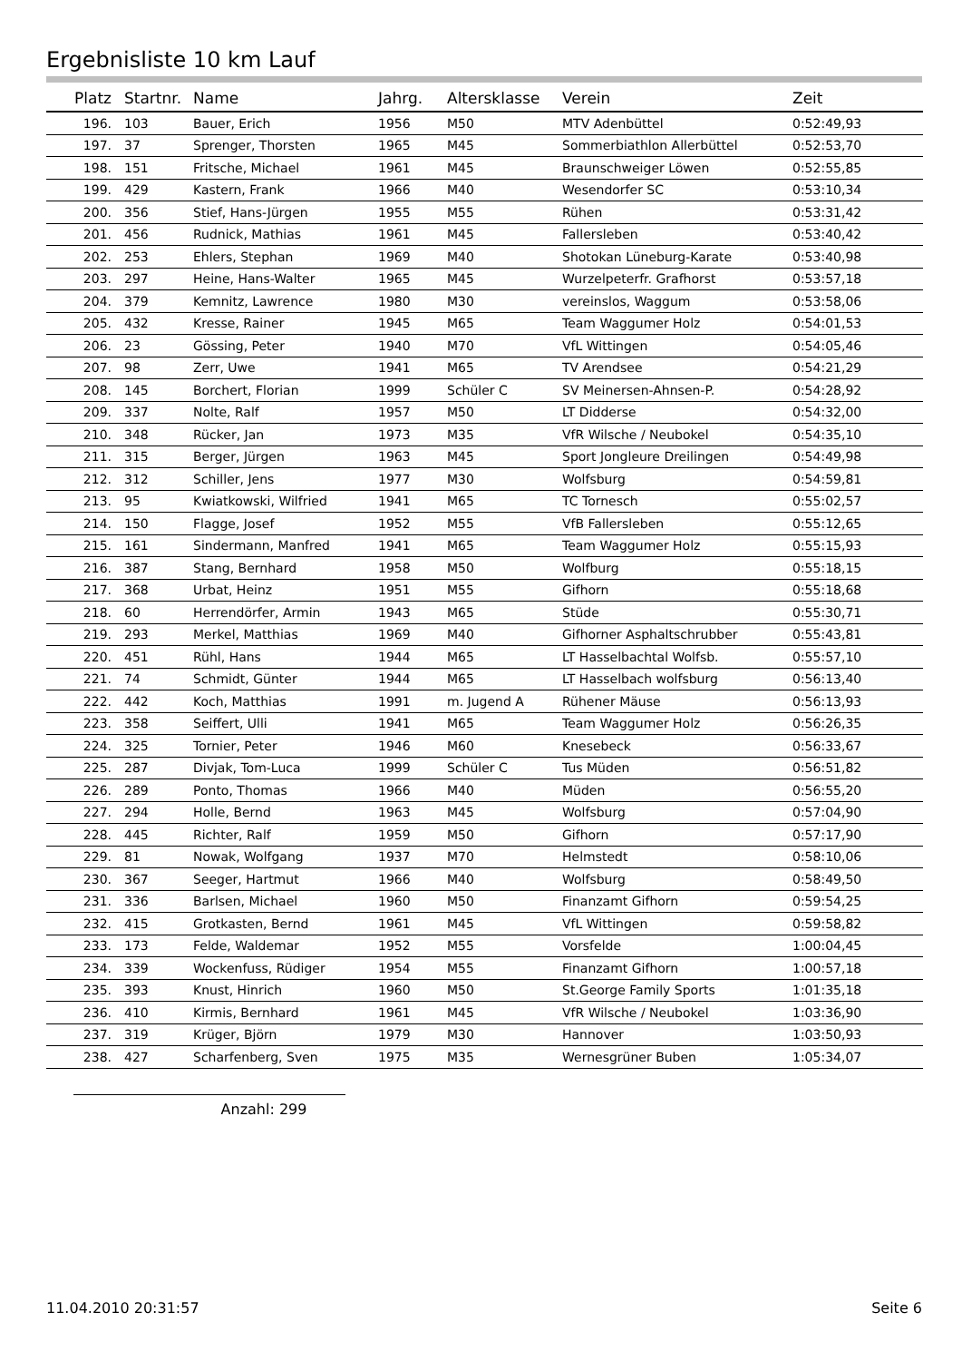Ergebnisliste 10 km Lauf
| Platz | Startnr. | Name | Jahrg. | Altersklasse | Verein | Zeit |
| --- | --- | --- | --- | --- | --- | --- |
| 196. | 103 | Bauer, Erich | 1956 | M50 | MTV Adenbüttel | 0:52:49,93 |
| 197. | 37 | Sprenger, Thorsten | 1965 | M45 | Sommerbiathlon Allerbüttel | 0:52:53,70 |
| 198. | 151 | Fritsche, Michael | 1961 | M45 | Braunschweiger Löwen | 0:52:55,85 |
| 199. | 429 | Kastern, Frank | 1966 | M40 | Wesendorfer SC | 0:53:10,34 |
| 200. | 356 | Stief, Hans-Jürgen | 1955 | M55 | Rühen | 0:53:31,42 |
| 201. | 456 | Rudnick, Mathias | 1961 | M45 | Fallersleben | 0:53:40,42 |
| 202. | 253 | Ehlers, Stephan | 1969 | M40 | Shotokan Lüneburg-Karate | 0:53:40,98 |
| 203. | 297 | Heine, Hans-Walter | 1965 | M45 | Wurzelpeterfr. Grafhorst | 0:53:57,18 |
| 204. | 379 | Kemnitz, Lawrence | 1980 | M30 | vereinslos, Waggum | 0:53:58,06 |
| 205. | 432 | Kresse, Rainer | 1945 | M65 | Team Waggumer Holz | 0:54:01,53 |
| 206. | 23 | Gössing, Peter | 1940 | M70 | VfL Wittingen | 0:54:05,46 |
| 207. | 98 | Zerr, Uwe | 1941 | M65 | TV Arendsee | 0:54:21,29 |
| 208. | 145 | Borchert, Florian | 1999 | Schüler C | SV Meinersen-Ahnsen-P. | 0:54:28,92 |
| 209. | 337 | Nolte, Ralf | 1957 | M50 | LT Didderse | 0:54:32,00 |
| 210. | 348 | Rücker, Jan | 1973 | M35 | VfR Wilsche / Neubokel | 0:54:35,10 |
| 211. | 315 | Berger, Jürgen | 1963 | M45 | Sport Jongleure Dreilingen | 0:54:49,98 |
| 212. | 312 | Schiller, Jens | 1977 | M30 | Wolfsburg | 0:54:59,81 |
| 213. | 95 | Kwiatkowski, Wilfried | 1941 | M65 | TC Tornesch | 0:55:02,57 |
| 214. | 150 | Flagge, Josef | 1952 | M55 | VfB Fallersleben | 0:55:12,65 |
| 215. | 161 | Sindermann, Manfred | 1941 | M65 | Team Waggumer Holz | 0:55:15,93 |
| 216. | 387 | Stang, Bernhard | 1958 | M50 | Wolfburg | 0:55:18,15 |
| 217. | 368 | Urbat, Heinz | 1951 | M55 | Gifhorn | 0:55:18,68 |
| 218. | 60 | Herrendörfer, Armin | 1943 | M65 | Stüde | 0:55:30,71 |
| 219. | 293 | Merkel, Matthias | 1969 | M40 | Gifhorner Asphaltschrubber | 0:55:43,81 |
| 220. | 451 | Rühl, Hans | 1944 | M65 | LT Hasselbachtal Wolfsb. | 0:55:57,10 |
| 221. | 74 | Schmidt, Günter | 1944 | M65 | LT Hasselbach wolfsburg | 0:56:13,40 |
| 222. | 442 | Koch, Matthias | 1991 | m. Jugend A | Rühener Mäuse | 0:56:13,93 |
| 223. | 358 | Seiffert, Ulli | 1941 | M65 | Team Waggumer Holz | 0:56:26,35 |
| 224. | 325 | Tornier, Peter | 1946 | M60 | Knesebeck | 0:56:33,67 |
| 225. | 287 | Divjak, Tom-Luca | 1999 | Schüler C | Tus Müden | 0:56:51,82 |
| 226. | 289 | Ponto, Thomas | 1966 | M40 | Müden | 0:56:55,20 |
| 227. | 294 | Holle, Bernd | 1963 | M45 | Wolfsburg | 0:57:04,90 |
| 228. | 445 | Richter, Ralf | 1959 | M50 | Gifhorn | 0:57:17,90 |
| 229. | 81 | Nowak, Wolfgang | 1937 | M70 | Helmstedt | 0:58:10,06 |
| 230. | 367 | Seeger, Hartmut | 1966 | M40 | Wolfsburg | 0:58:49,50 |
| 231. | 336 | Barlsen, Michael | 1960 | M50 | Finanzamt Gifhorn | 0:59:54,25 |
| 232. | 415 | Grotkasten, Bernd | 1961 | M45 | VfL Wittingen | 0:59:58,82 |
| 233. | 173 | Felde, Waldemar | 1952 | M55 | Vorsfelde | 1:00:04,45 |
| 234. | 339 | Wockenfuss, Rüdiger | 1954 | M55 | Finanzamt Gifhorn | 1:00:57,18 |
| 235. | 393 | Knust, Hinrich | 1960 | M50 | St.George Family Sports | 1:01:35,18 |
| 236. | 410 | Kirmis, Bernhard | 1961 | M45 | VfR Wilsche / Neubokel | 1:03:36,90 |
| 237. | 319 | Krüger, Björn | 1979 | M30 | Hannover | 1:03:50,93 |
| 238. | 427 | Scharfenberg, Sven | 1975 | M35 | Wernesgrüner Buben | 1:05:34,07 |
Anzahl: 299
11.04.2010 20:31:57 Seite 6